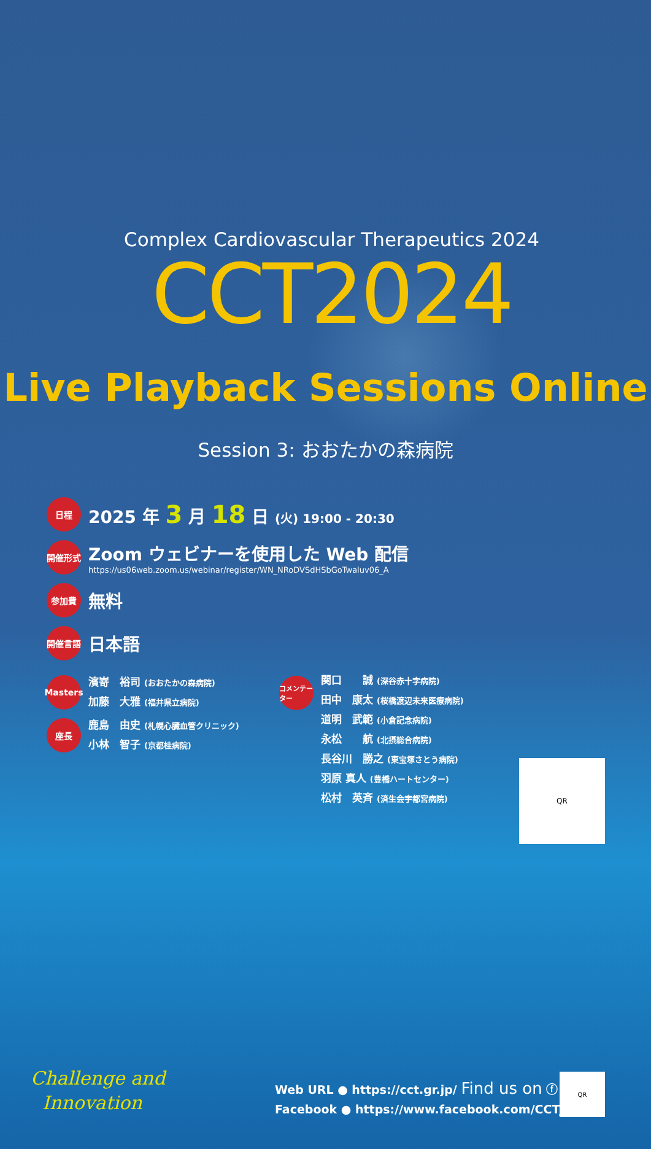Complex Cardiovascular Therapeutics 2024
CCT2024
Live Playback Sessions Online
Session 3: おおたかの森病院
日程
2025 年 3 月 18 日 (火) 19:00 - 20:30
開催形式
Zoom ウェビナーを使用した Web 配信
https://us06web.zoom.us/webinar/register/WN_NRoDVSdHSbGoTwaluv06_A
参加費
無料
開催言語
日本語
QR
Masters
濱嵜　裕司 (おおたかの森病院)
加藤　大雅 (福井県立病院)
座長
鹿島　由史 (札幌心臓血管クリニック)
小林　智子 (京都桂病院)
コメンテーター
関口　　誠 (深谷赤十字病院)
田中　康太 (桜橋渡辺未来医療病院)
道明　武範 (小倉記念病院)
永松　　航 (北摂総合病院)
長谷川　勝之 (東宝塚さとう病院)
羽原 真人 (豊橋ハートセンター)
松村　英斉 (済生会宇都宮病院)
Challenge and
Innovation
Web URL ● https://cct.gr.jp/ Find us on ⓕ
Facebook ● https://www.facebook.com/CCTJAPAN/
QR